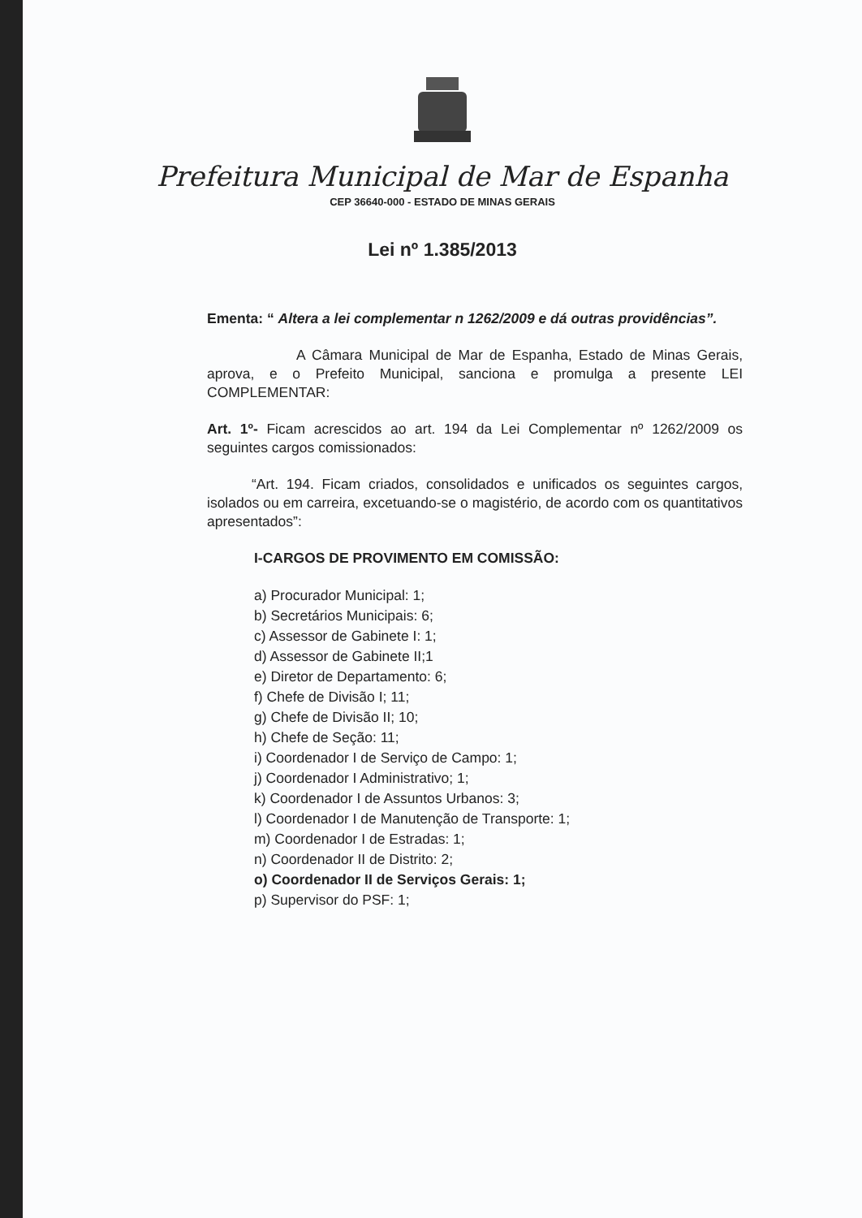Prefeitura Municipal de Mar de Espanha
CEP 36640-000 - ESTADO DE MINAS GERAIS
Lei nº 1.385/2013
Ementa: “ Altera a lei complementar n 1262/2009 e dá outras providências”.
A Câmara Municipal de Mar de Espanha, Estado de Minas Gerais, aprova, e o Prefeito Municipal, sanciona e promulga a presente LEI COMPLEMENTAR:
Art. 1º- Ficam acrescidos ao art. 194 da Lei Complementar nº 1262/2009 os seguintes cargos comissionados:
“Art. 194. Ficam criados, consolidados e unificados os seguintes cargos, isolados ou em carreira, excetuando-se o magistério, de acordo com os quantitativos apresentados”:
I-CARGOS DE PROVIMENTO EM COMISSÃO:
a) Procurador Municipal: 1;
b) Secretários Municipais: 6;
c) Assessor de Gabinete I: 1;
d) Assessor de Gabinete II;1
e) Diretor de Departamento: 6;
f) Chefe de Divisão I; 11;
g) Chefe de Divisão II; 10;
h) Chefe de Seção: 11;
i) Coordenador I de Serviço de Campo: 1;
j) Coordenador I Administrativo; 1;
k) Coordenador I de Assuntos Urbanos: 3;
l) Coordenador I de Manutenção de Transporte: 1;
m) Coordenador I de Estradas: 1;
n) Coordenador II de Distrito: 2;
o) Coordenador II de Serviços Gerais: 1;
p) Supervisor do PSF: 1;